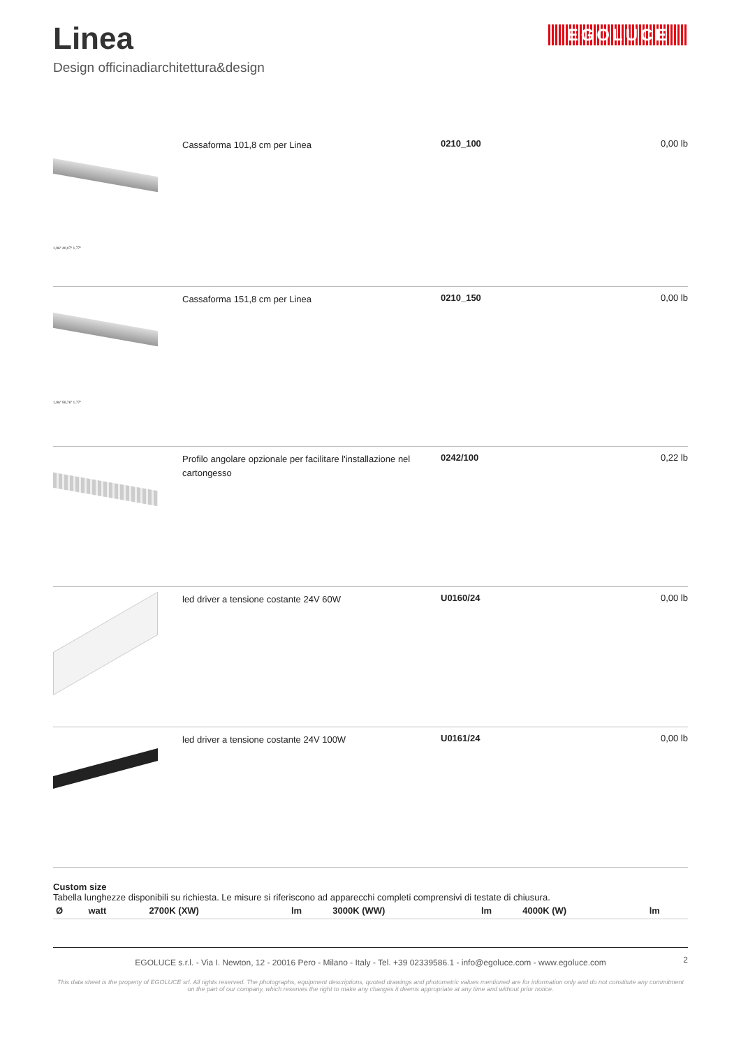Linea
Design officinadiarchitettura&design
EGOLUCE
1,96" 40,07" 1,77"
Cassaforma 101,8 cm per Linea
0210_100 0,00 lb
1,96" 59,76" 1,77"
Cassaforma 151,8 cm per Linea
0210_150 0,00 lb
Profilo angolare opzionale per facilitare l'installazione nel cartongesso
0242/100 0,22 lb
led driver a tensione costante 24V 60W
U0160/24 0,00 lb
led driver a tensione costante 24V 100W
U0161/24 0,00 lb
Custom size
Tabella lunghezze disponibili su richiesta. Le misure si riferiscono ad apparecchi completi comprensivi di testate di chiusura.
| Ø | watt | 2700K (XW) | lm | 3000K (WW) | lm | 4000K (W) | lm |
| --- | --- | --- | --- | --- | --- | --- | --- |
EGOLUCE s.r.l. - Via I. Newton, 12 - 20016 Pero - Milano - Italy - Tel. +39 02339586.1 - info@egoluce.com - www.egoluce.com
2
This data sheet is the property of EGOLUCE srl. All rights reserved. The photographs, equipment descriptions, quoted drawings and photometric values mentioned are for information only and do not constitute any commitment on the part of our company, which reserves the right to make any changes it deems appropriate at any time and without prior notice.